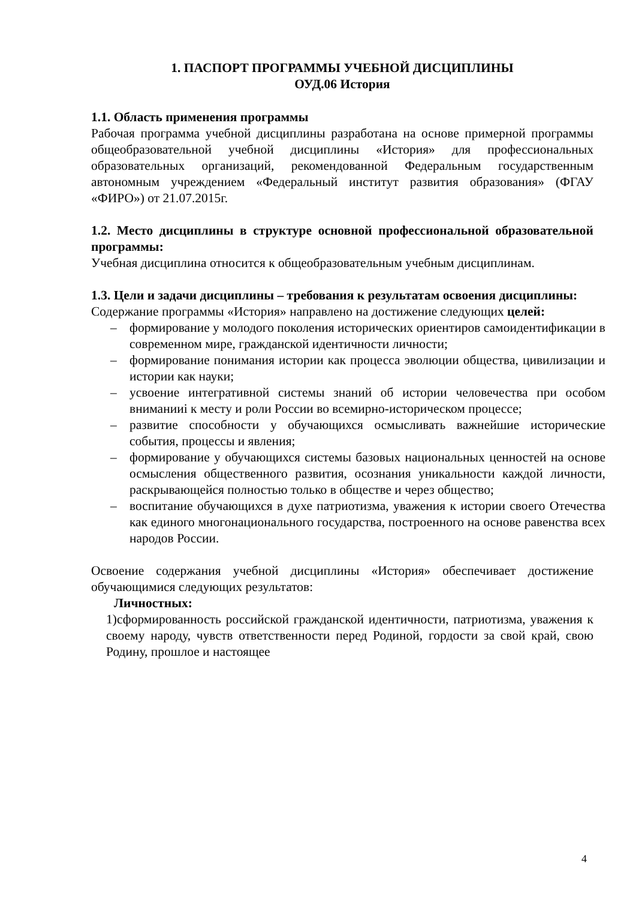1. ПАСПОРТ ПРОГРАММЫ УЧЕБНОЙ ДИСЦИПЛИНЫ
ОУД.06 История
1.1. Область применения программы
Рабочая программа учебной дисциплины разработана на основе примерной программы общеобразовательной учебной дисциплины «История» для профессиональных образовательных организаций, рекомендованной Федеральным государственным автономным учреждением «Федеральный институт развития образования» (ФГАУ «ФИРО») от 21.07.2015г.
1.2. Место дисциплины в структуре основной профессиональной образовательной программы:
Учебная дисциплина относится к общеобразовательным учебным дисциплинам.
1.3. Цели и задачи дисциплины – требования к результатам освоения дисциплины:
Содержание программы «История» направлено на достижение следующих целей:
– формирование у молодого поколения исторических ориентиров самоидентификации в современном мире, гражданской идентичности личности;
– формирование понимания истории как процесса эволюции общества, цивилизации и истории как науки;
– усвоение интегративной системы знаний об истории человечества при особом вниманииi к месту и роли России во всемирно-историческом процессе;
– развитие способности у обучающихся осмысливать важнейшие исторические события, процессы и явления;
– формирование у обучающихся системы базовых национальных ценностей на основе осмысления общественного развития, осознания уникальности каждой личности, раскрывающейся полностью только в обществе и через общество;
– воспитание обучающихся в духе патриотизма, уважения к истории своего Отечества как единого многонационального государства, построенного на основе равенства всех народов России.
Освоение содержания учебной дисциплины «История» обеспечивает достижение обучающимися следующих результатов:
Личностных:
1)сформированность российской гражданской идентичности, патриотизма, уважения к своему народу, чувств ответственности перед Родиной, гордости за свой край, свою Родину, прошлое и настоящее
4